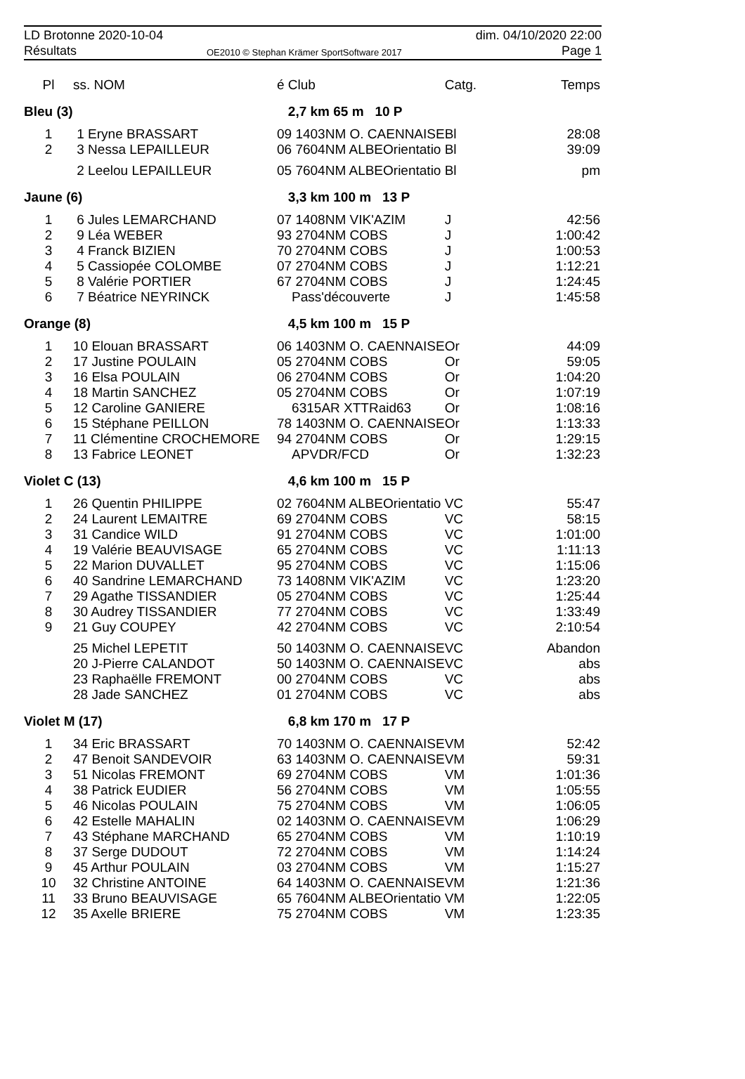LD Brotonne 2020-10-04 dim. 04/10/2020 22:00
Résultats
OE2010 © Stephan Krämer SportSoftware 2017
Page 1
| Pl | ss. NOM | é Club | Catg. | Temps |
| --- | --- | --- | --- | --- |
| Bleu (3) | | 2,7 km 65 m 10 P | | |
| 1 | 1 Eryne BRASSART | 09 1403NM O. CAENNAISE | Bl | 28:08 |
| 2 | 3 Nessa LEPAILLEUR | 06 7604NM ALBEOrientatio | Bl | 39:09 |
| | 2 Leelou LEPAILLEUR | 05 7604NM ALBEOrientatio | Bl | pm |
| Jaune (6) | | 3,3 km 100 m 13 P | | |
| 1 | 6 Jules LEMARCHAND | 07 1408NM VIK'AZIM | J | 42:56 |
| 2 | 9 Léa WEBER | 93 2704NM COBS | J | 1:00:42 |
| 3 | 4 Franck BIZIEN | 70 2704NM COBS | J | 1:00:53 |
| 4 | 5 Cassiopée COLOMBE | 07 2704NM COBS | J | 1:12:21 |
| 5 | 8 Valérie PORTIER | 67 2704NM COBS | J | 1:24:45 |
| 6 | 7 Béatrice NEYRINCK | Pass'découverte | J | 1:45:58 |
| Orange (8) | | 4,5 km 100 m 15 P | | |
| 1 | 10 Elouan BRASSART | 06 1403NM O. CAENNAISE | Or | 44:09 |
| 2 | 17 Justine POULAIN | 05 2704NM COBS | Or | 59:05 |
| 3 | 16 Elsa POULAIN | 06 2704NM COBS | Or | 1:04:20 |
| 4 | 18 Martin SANCHEZ | 05 2704NM COBS | Or | 1:07:19 |
| 5 | 12 Caroline GANIERE | 6315AR XTTRaid63 | Or | 1:08:16 |
| 6 | 15 Stéphane PEILLON | 78 1403NM O. CAENNAISE | Or | 1:13:33 |
| 7 | 11 Clémentine CROCHEMORE | 94 2704NM COBS | Or | 1:29:15 |
| 8 | 13 Fabrice LEONET | APVDR/FCD | Or | 1:32:23 |
| Violet C (13) | | 4,6 km 100 m 15 P | | |
| 1 | 26 Quentin PHILIPPE | 02 7604NM ALBEOrientatio | VC | 55:47 |
| 2 | 24 Laurent LEMAITRE | 69 2704NM COBS | VC | 58:15 |
| 3 | 31 Candice WILD | 91 2704NM COBS | VC | 1:01:00 |
| 4 | 19 Valérie BEAUVISAGE | 65 2704NM COBS | VC | 1:11:13 |
| 5 | 22 Marion DUVALLET | 95 2704NM COBS | VC | 1:15:06 |
| 6 | 40 Sandrine LEMARCHAND | 73 1408NM VIK'AZIM | VC | 1:23:20 |
| 7 | 29 Agathe TISSANDIER | 05 2704NM COBS | VC | 1:25:44 |
| 8 | 30 Audrey TISSANDIER | 77 2704NM COBS | VC | 1:33:49 |
| 9 | 21 Guy COUPEY | 42 2704NM COBS | VC | 2:10:54 |
| | 25 Michel LEPETIT | 50 1403NM O. CAENNAISE | VC | Abandon |
| | 20 J-Pierre CALANDOT | 50 1403NM O. CAENNAISE | VC | abs |
| | 23 Raphaëlle FREMONT | 00 2704NM COBS | VC | abs |
| | 28 Jade SANCHEZ | 01 2704NM COBS | VC | abs |
| Violet M (17) | | 6,8 km 170 m 17 P | | |
| 1 | 34 Eric BRASSART | 70 1403NM O. CAENNAISE | VM | 52:42 |
| 2 | 47 Benoit SANDEVOIR | 63 1403NM O. CAENNAISE | VM | 59:31 |
| 3 | 51 Nicolas FREMONT | 69 2704NM COBS | VM | 1:01:36 |
| 4 | 38 Patrick EUDIER | 56 2704NM COBS | VM | 1:05:55 |
| 5 | 46 Nicolas POULAIN | 75 2704NM COBS | VM | 1:06:05 |
| 6 | 42 Estelle MAHALIN | 02 1403NM O. CAENNAISE | VM | 1:06:29 |
| 7 | 43 Stéphane MARCHAND | 65 2704NM COBS | VM | 1:10:19 |
| 8 | 37 Serge DUDOUT | 72 2704NM COBS | VM | 1:14:24 |
| 9 | 45 Arthur POULAIN | 03 2704NM COBS | VM | 1:15:27 |
| 10 | 32 Christine ANTOINE | 64 1403NM O. CAENNAISE | VM | 1:21:36 |
| 11 | 33 Bruno BEAUVISAGE | 65 7604NM ALBEOrientatio | VM | 1:22:05 |
| 12 | 35 Axelle BRIERE | 75 2704NM COBS | VM | 1:23:35 |